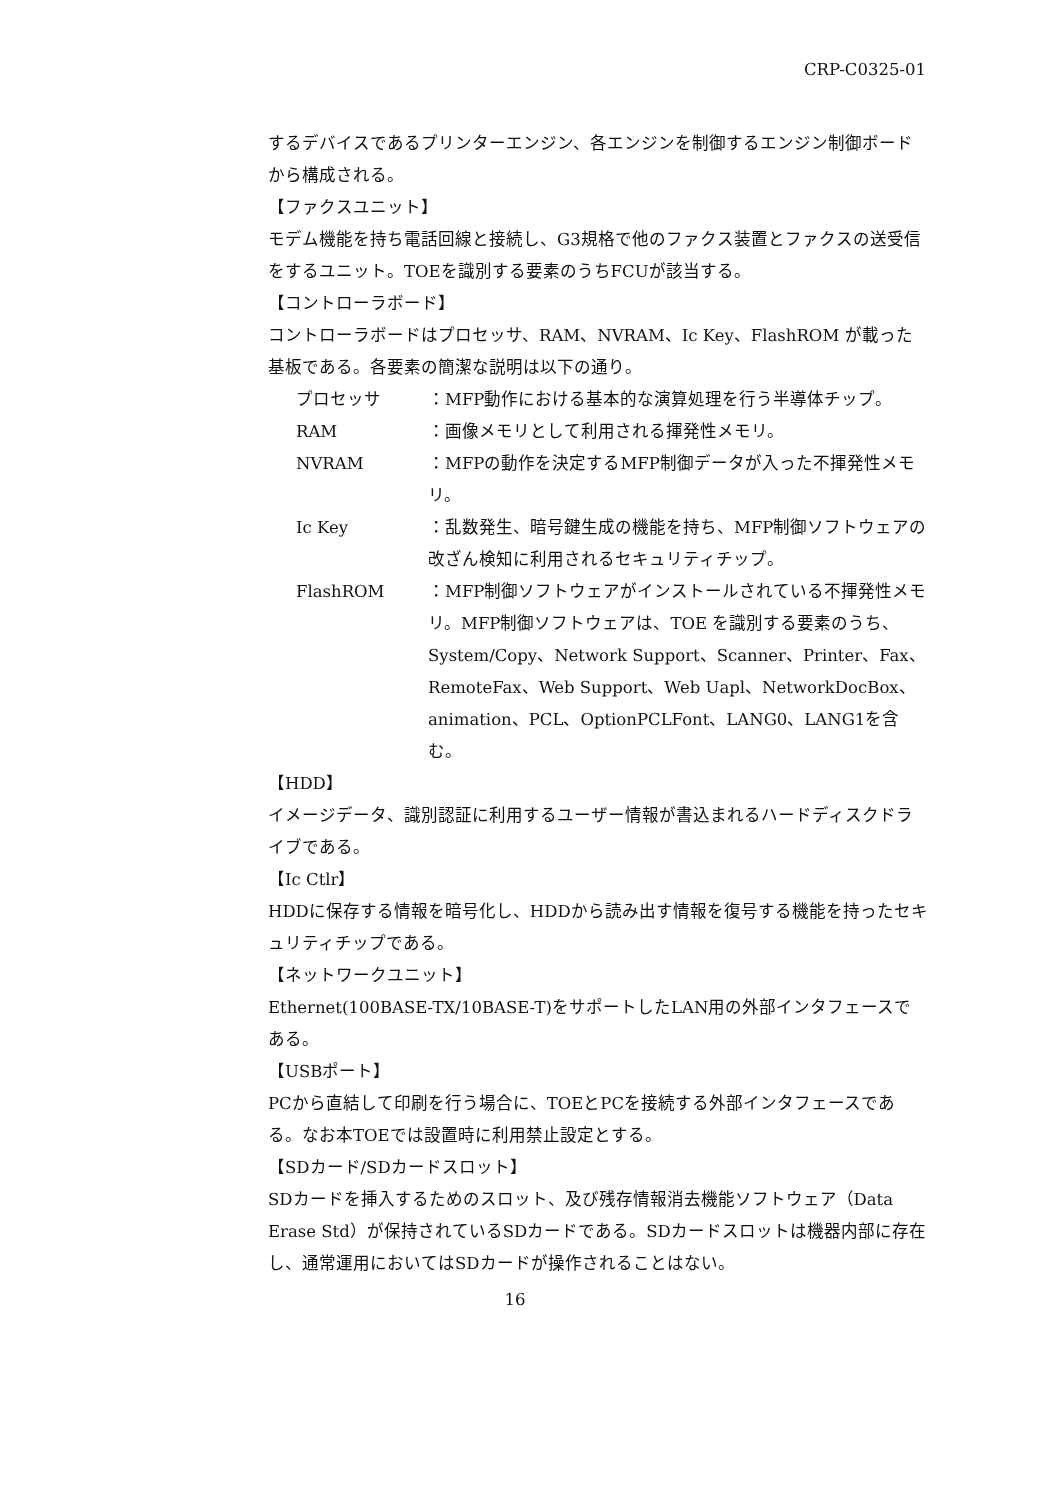CRP-C0325-01
するデバイスであるプリンターエンジン、各エンジンを制御するエンジン制御ボードから構成される。
【ファクスユニット】
モデム機能を持ち電話回線と接続し、G3規格で他のファクス装置とファクスの送受信をするユニット。TOEを識別する要素のうちFCUが該当する。
【コントローラボード】
コントローラボードはプロセッサ、RAM、NVRAM、Ic Key、FlashROM が載った基板である。各要素の簡潔な説明は以下の通り。
プロセッサ ：MFP動作における基本的な演算処理を行う半導体チップ。
RAM ：画像メモリとして利用される揮発性メモリ。
NVRAM ：MFPの動作を決定するMFP制御データが入った不揮発性メモリ。
Ic Key ：乱数発生、暗号鍵生成の機能を持ち、MFP制御ソフトウェアの改ざん検知に利用されるセキュリティチップ。
FlashROM ：MFP制御ソフトウェアがインストールされている不揮発性メモリ。MFP制御ソフトウェアは、TOE を識別する要素のうち、System/Copy、Network Support、Scanner、Printer、Fax、RemoteFax、Web Support、Web Uapl、NetworkDocBox、animation、PCL、OptionPCLFont、LANG0、LANG1を含む。
【HDD】
イメージデータ、識別認証に利用するユーザー情報が書込まれるハードディスクドライブである。
【Ic Ctlr】
HDDに保存する情報を暗号化し、HDDから読み出す情報を復号する機能を持ったセキュリティチップである。
【ネットワークユニット】
Ethernet(100BASE-TX/10BASE-T)をサポートしたLAN用の外部インタフェースである。
【USBポート】
PCから直結して印刷を行う場合に、TOEとPCを接続する外部インタフェースである。なお本TOEでは設置時に利用禁止設定とする。
【SDカード/SDカードスロット】
SDカードを挿入するためのスロット、及び残存情報消去機能ソフトウェア（Data Erase Std）が保持されているSDカードである。SDカードスロットは機器内部に存在し、通常運用においてはSDカードが操作されることはない。
16